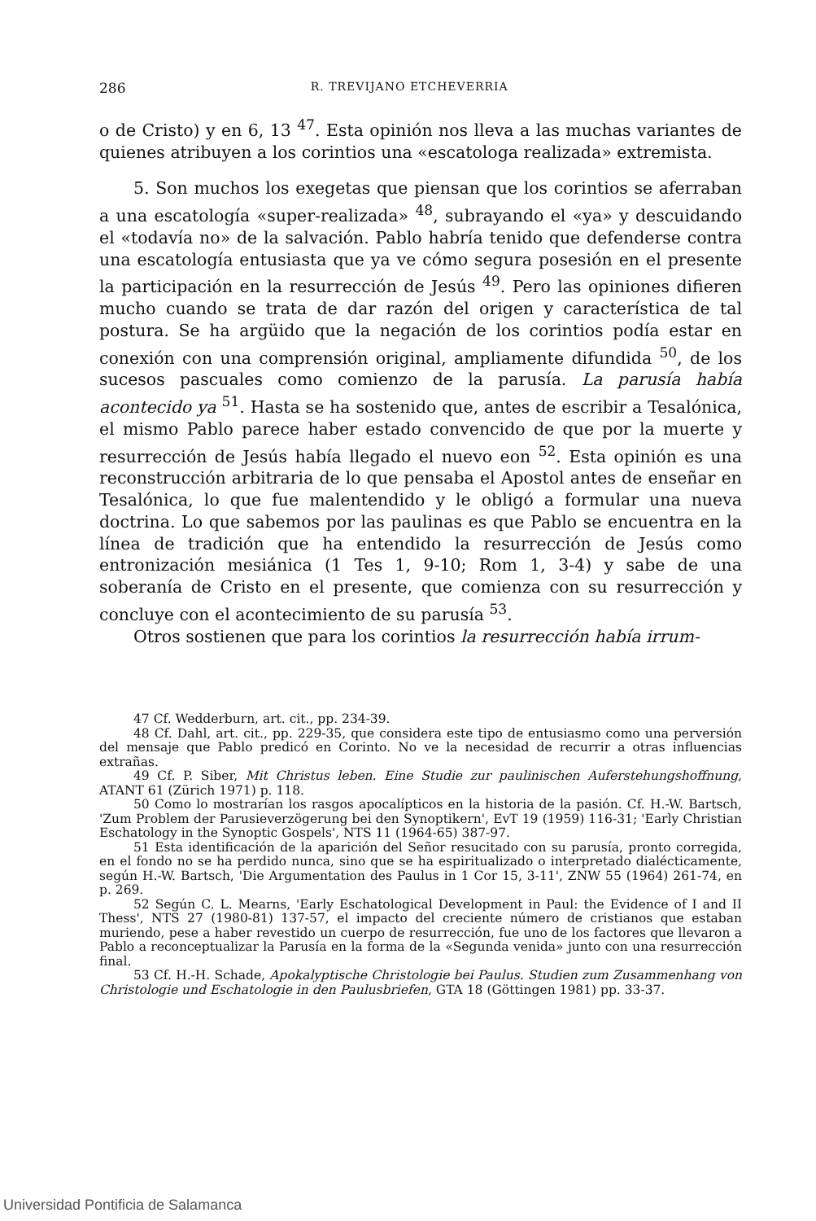286 R. TREVIJANO ETCHEVERRIA
o de Cristo) y en 6, 13 <sup>47</sup>. Esta opinión nos lleva a las muchas variantes de quienes atribuyen a los corintios una «escatologa realizada» extremista.
5. Son muchos los exegetas que piensan que los corintios se aferraban a una escatología «super-realizada» <sup>48</sup>, subrayando el «ya» y descuidando el «todavía no» de la salvación. Pablo habría tenido que defenderse contra una escatología entusiasta que ya ve cómo segura posesión en el presente la participación en la resurrección de Jesús <sup>49</sup>. Pero las opiniones difieren mucho cuando se trata de dar razón del origen y característica de tal postura. Se ha argüido que la negación de los corintios podía estar en conexión con una comprensión original, ampliamente difundida <sup>50</sup>, de los sucesos pascuales como comienzo de la parusía. La parusía había acontecido ya <sup>51</sup>. Hasta se ha sostenido que, antes de escribir a Tesalónica, el mismo Pablo parece haber estado convencido de que por la muerte y resurrección de Jesús había llegado el nuevo eon <sup>52</sup>. Esta opinión es una reconstrucción arbitraria de lo que pensaba el Apostol antes de enseñar en Tesalónica, lo que fue malentendido y le obligó a formular una nueva doctrina. Lo que sabemos por las paulinas es que Pablo se encuentra en la línea de tradición que ha entendido la resurrección de Jesús como entronización mesiánica (1 Tes 1, 9-10; Rom 1, 3-4) y sabe de una soberanía de Cristo en el presente, que comienza con su resurrección y concluye con el acontecimiento de su parusía <sup>53</sup>.
Otros sostienen que para los corintios la resurrección había irrum-
47 Cf. Wedderburn, art. cit., pp. 234-39.
48 Cf. Dahl, art. cit., pp. 229-35, que considera este tipo de entusiasmo como una perversión del mensaje que Pablo predicó en Corinto. No ve la necesidad de recurrir a otras influencias extrañas.
49 Cf. P. Siber, Mit Christus leben. Eine Studie zur paulinischen Auferstehungshoffnung, ATANT 61 (Zürich 1971) p. 118.
50 Como lo mostrarían los rasgos apocalípticos en la historia de la pasión. Cf. H.-W. Bartsch, 'Zum Problem der Parusieverzögerung bei den Synoptikern', EvT 19 (1959) 116-31; 'Early Christian Eschatology in the Synoptic Gospels', NTS 11 (1964-65) 387-97.
51 Esta identificación de la aparición del Señor resucitado con su parusía, pronto corregida, en el fondo no se ha perdido nunca, sino que se ha espiritualizado o interpretado dialécticamente, según H.-W. Bartsch, 'Die Argumentation des Paulus in 1 Cor 15, 3-11', ZNW 55 (1964) 261-74, en p. 269.
52 Según C. L. Mearns, 'Early Eschatological Development in Paul: the Evidence of I and II Thess', NTS 27 (1980-81) 137-57, el impacto del creciente número de cristianos que estaban muriendo, pese a haber revestido un cuerpo de resurrección, fue uno de los factores que llevaron a Pablo a reconceptualizar la Parusía en la forma de la «Segunda venida» junto con una resurrección final.
53 Cf. H.-H. Schade, Apokalyptische Christologie bei Paulus. Studien zum Zusammenhang von Christologie und Eschatologie in den Paulusbriefen, GTA 18 (Göttingen 1981) pp. 33-37.
Universidad Pontificia de Salamanca